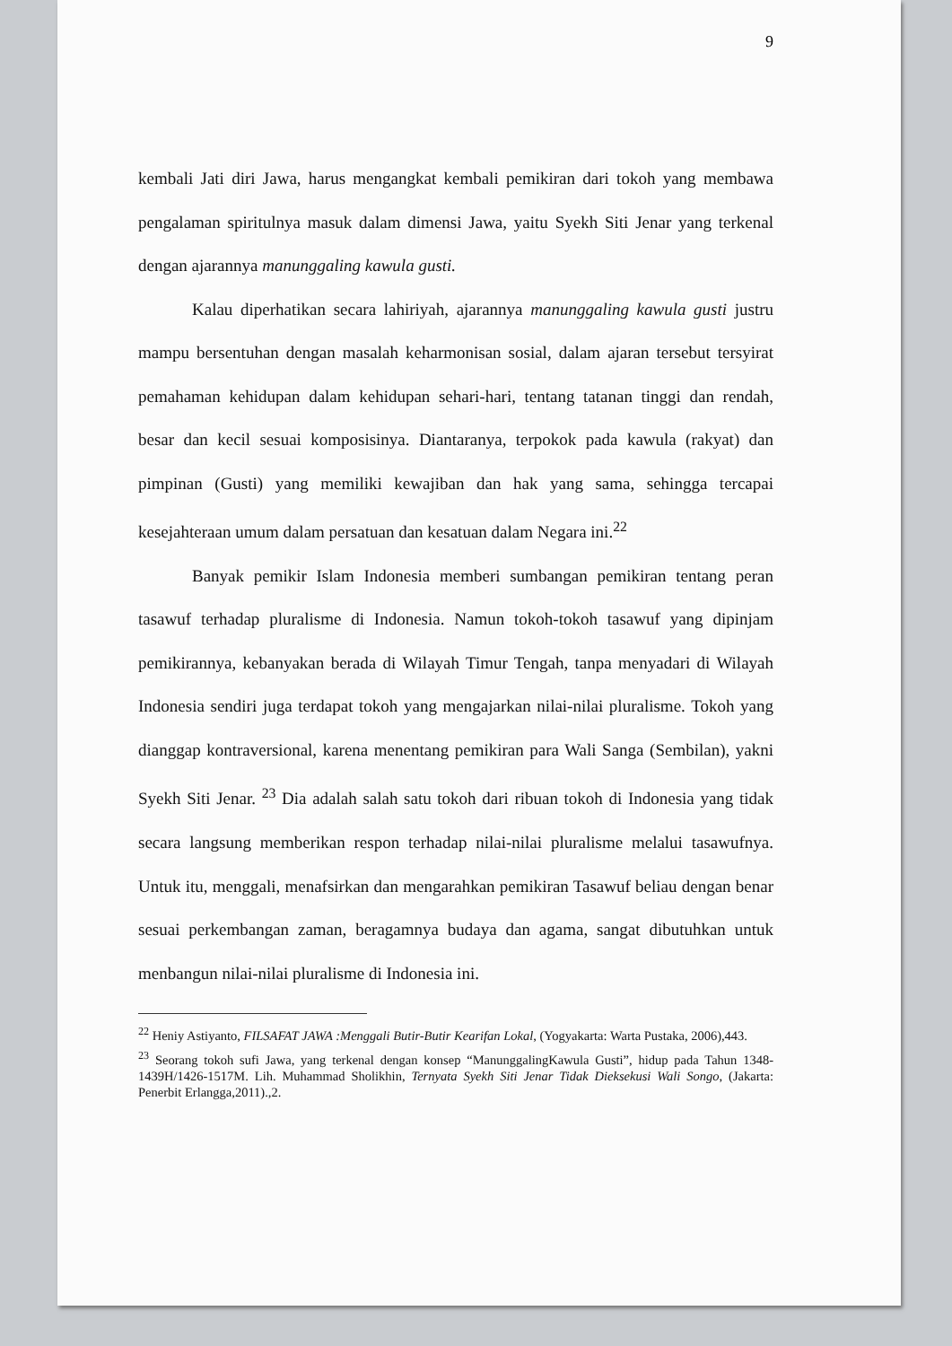9
kembali Jati diri Jawa, harus mengangkat kembali pemikiran dari tokoh yang membawa pengalaman spiritulnya masuk dalam dimensi Jawa, yaitu Syekh Siti Jenar yang terkenal dengan ajarannya manunggaling kawula gusti.
Kalau diperhatikan secara lahiriyah, ajarannya manunggaling kawula gusti justru mampu bersentuhan dengan masalah keharmonisan sosial, dalam ajaran tersebut tersyirat pemahaman kehidupan dalam kehidupan sehari-hari, tentang tatanan tinggi dan rendah, besar dan kecil sesuai komposisinya. Diantaranya, terpokok pada kawula (rakyat) dan pimpinan (Gusti) yang memiliki kewajiban dan hak yang sama, sehingga tercapai kesejahteraan umum dalam persatuan dan kesatuan dalam Negara ini.<sup>22</sup>
Banyak pemikir Islam Indonesia memberi sumbangan pemikiran tentang peran tasawuf terhadap pluralisme di Indonesia. Namun tokoh-tokoh tasawuf yang dipinjam pemikirannya, kebanyakan berada di Wilayah Timur Tengah, tanpa menyadari di Wilayah Indonesia sendiri juga terdapat tokoh yang mengajarkan nilai-nilai pluralisme. Tokoh yang dianggap kontraversional, karena menentang pemikiran para Wali Sanga (Sembilan), yakni Syekh Siti Jenar. <sup>23</sup> Dia adalah salah satu tokoh dari ribuan tokoh di Indonesia yang tidak secara langsung memberikan respon terhadap nilai-nilai pluralisme melalui tasawufnya. Untuk itu, menggali, menafsirkan dan mengarahkan pemikiran Tasawuf beliau dengan benar sesuai perkembangan zaman, beragamnya budaya dan agama, sangat dibutuhkan untuk menbangun nilai-nilai pluralisme di Indonesia ini.
<sup>22</sup> Heniy Astiyanto, FILSAFAT JAWA :Menggali Butir-Butir Kearifan Lokal, (Yogyakarta: Warta Pustaka, 2006),443.
<sup>23</sup> Seorang tokoh sufi Jawa, yang terkenal dengan konsep “ManunggalingKawula Gusti”, hidup pada Tahun 1348-1439H/1426-1517M. Lih. Muhammad Sholikhin, Ternyata Syekh Siti Jenar Tidak Dieksekusi Wali Songo, (Jakarta: Penerbit Erlangga,2011).,2.